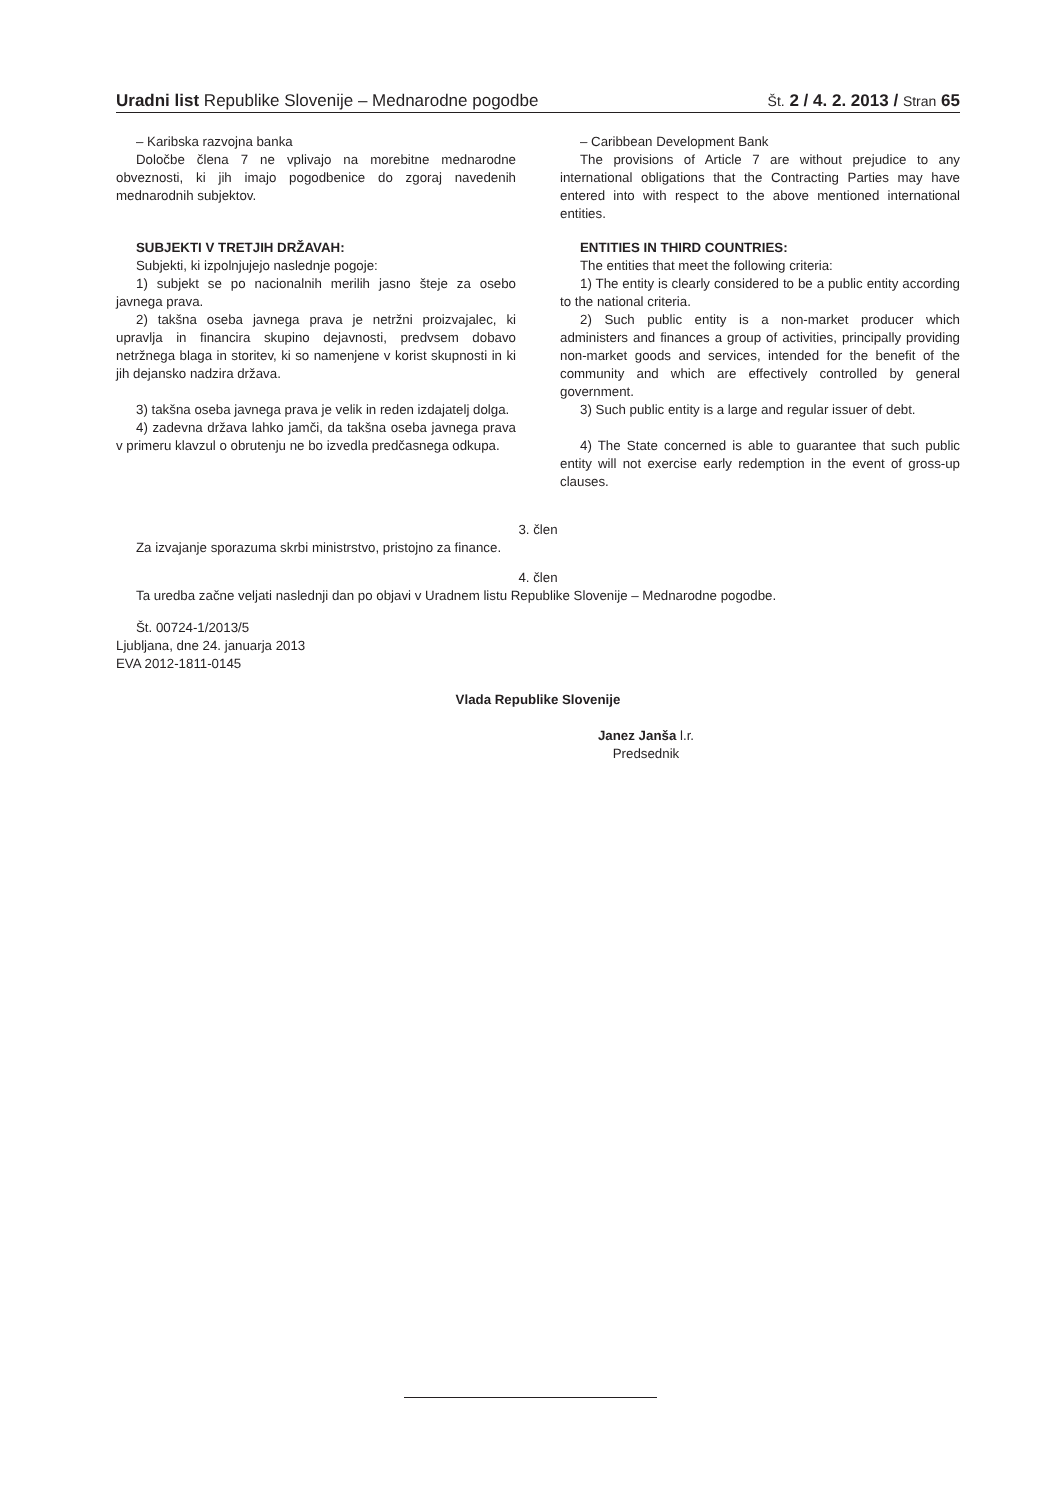Uradni list Republike Slovenije – Mednarodne pogodbe Št. 2 / 4. 2. 2013 / Stran 65
– Karibska razvojna banka
Določbe člena 7 ne vplivajo na morebitne mednarodne obveznosti, ki jih imajo pogodbenice do zgoraj navedenih mednarodnih subjektov.
SUBJEKTI V TRETJIH DRŽAVAH:
Subjekti, ki izpolnjujejo naslednje pogoje:
1) subjekt se po nacionalnih merilih jasno šteje za osebo javnega prava.
2) takšna oseba javnega prava je netržni proizvajalec, ki upravlja in financira skupino dejavnosti, predvsem dobavo netržnega blaga in storitev, ki so namenjene v korist skupnosti in ki jih dejansko nadzira država.
3) takšna oseba javnega prava je velik in reden izdajatelj dolga.
4) zadevna država lahko jamči, da takšna oseba javnega prava v primeru klavzul o obrutenju ne bo izvedla predčasnega odkupa.
– Caribbean Development Bank
The provisions of Article 7 are without prejudice to any international obligations that the Contracting Parties may have entered into with respect to the above mentioned international entities.
ENTITIES IN THIRD COUNTRIES:
The entities that meet the following criteria:
1) The entity is clearly considered to be a public entity according to the national criteria.
2) Such public entity is a non-market producer which administers and finances a group of activities, principally providing non-market goods and services, intended for the benefit of the community and which are effectively controlled by general government.
3) Such public entity is a large and regular issuer of debt.
4) The State concerned is able to guarantee that such public entity will not exercise early redemption in the event of gross-up clauses.
3. člen
Za izvajanje sporazuma skrbi ministrstvo, pristojno za finance.
4. člen
Ta uredba začne veljati naslednji dan po objavi v Uradnem listu Republike Slovenije – Mednarodne pogodbe.
Št. 00724-1/2013/5
Ljubljana, dne 24. januarja 2013
EVA 2012-1811-0145
Vlada Republike Slovenije
Janez Janša l.r.
Predsednik